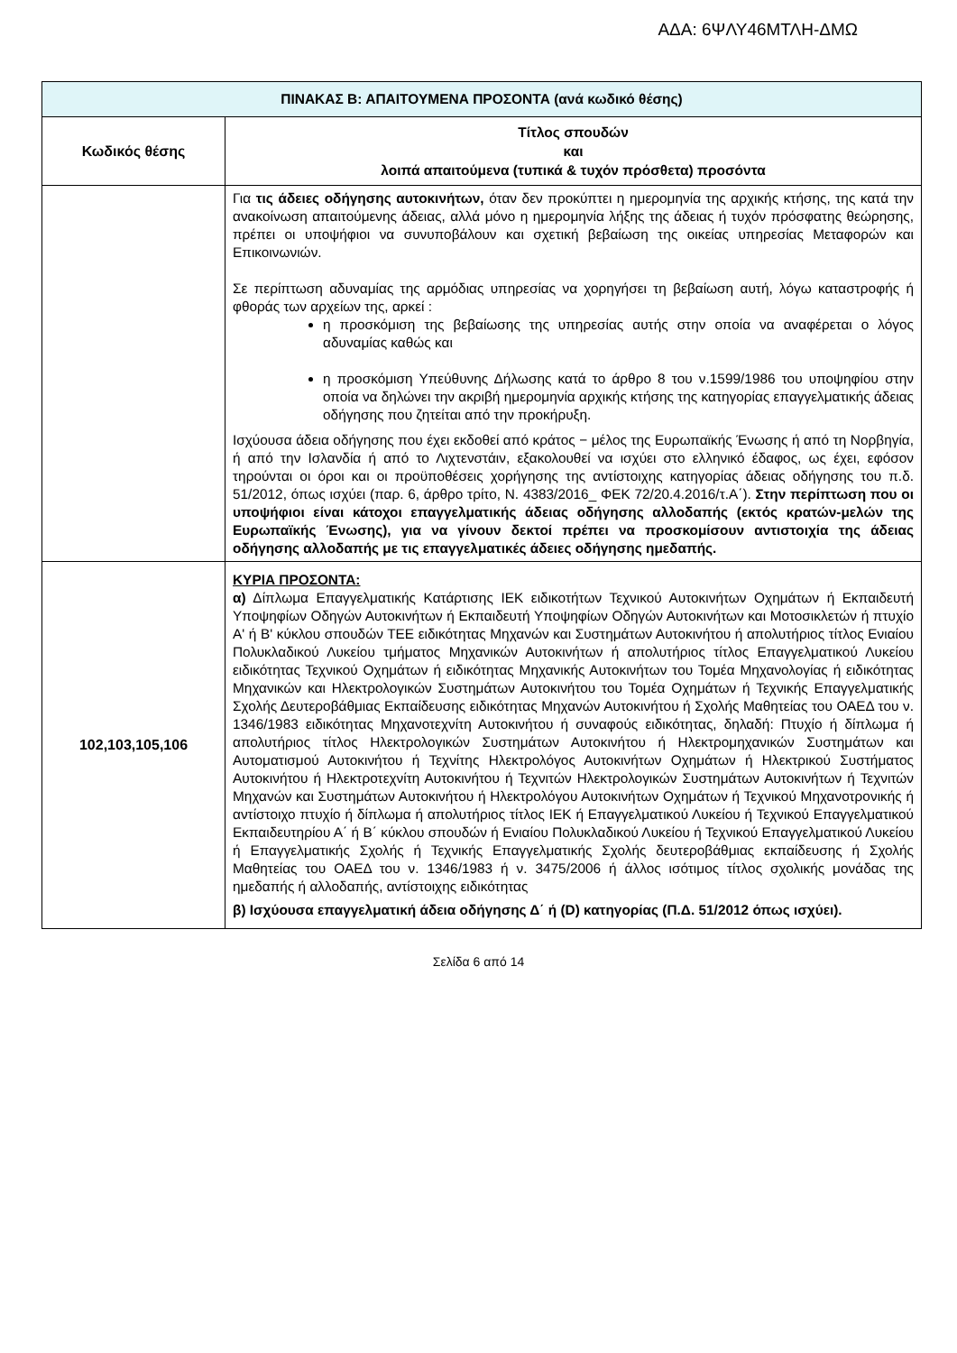ΑΔΑ: 6ΨΛΥ46ΜΤΛΗ-ΔΜΩ
| ΠΙΝΑΚΑΣ Β: ΑΠΑΙΤΟΥΜΕΝΑ ΠΡΟΣΟΝΤΑ (ανά κωδικό θέσης) | |
| --- | --- |
| Κωδικός θέσης | Τίτλος σπουδών και λοιπά απαιτούμενα (τυπικά & τυχόν πρόσθετα) προσόντα |
| | Για τις άδειες οδήγησης αυτοκινήτων, όταν δεν προκύπτει η ημερομηνία της αρχικής κτήσης, της κατά την ανακοίνωση απαιτούμενης άδειας, αλλά μόνο η ημερομηνία λήξης της άδειας ή τυχόν πρόσφατης θεώρησης, πρέπει οι υποψήφιοι να συνυποβάλουν και σχετική βεβαίωση της οικείας υπηρεσίας Μεταφορών και Επικοινωνιών. Σε περίπτωση αδυναμίας της αρμόδιας υπηρεσίας να χορηγήσει τη βεβαίωση αυτή, λόγω καταστροφής ή φθοράς των αρχείων της, αρκεί : η προσκόμιση της βεβαίωσης της υπηρεσίας αυτής στην οποία να αναφέρεται ο λόγος αδυναμίας καθώς και η προσκόμιση Υπεύθυνης Δήλωσης κατά το άρθρο 8 του ν.1599/1986 του υποψηφίου στην οποία να δηλώνει την ακριβή ημερομηνία αρχικής κτήσης της κατηγορίας επαγγελματικής άδειας οδήγησης που ζητείται από την προκήρυξη. Ισχύουσα άδεια οδήγησης που έχει εκδοθεί από κράτος − μέλος της Ευρωπαϊκής Ένωσης ή από τη Νορβηγία, ή από την Ισλανδία ή από το Λιχτενστάιν, εξακολουθεί να ισχύει στο ελληνικό έδαφος, ως έχει, εφόσον τηρούνται οι όροι και οι προϋποθέσεις χορήγησης της αντίστοιχης κατηγορίας άδειας οδήγησης του π.δ. 51/2012, όπως ισχύει (παρ. 6, άρθρο τρίτο, Ν. 4383/2016_ ΦΕΚ 72/20.4.2016/τ.Α΄). Στην περίπτωση που οι υποψήφιοι είναι κάτοχοι επαγγελματικής άδειας οδήγησης αλλοδαπής (εκτός κρατών-μελών της Ευρωπαϊκής Ένωσης), για να γίνουν δεκτοί πρέπει να προσκομίσουν αντιστοιχία της άδειας οδήγησης αλλοδαπής με τις επαγγελματικές άδειες οδήγησης ημεδαπής. |
| 102,103,105,106 | ΚΥΡΙΑ ΠΡΟΣΟΝΤΑ: α) Δίπλωμα Επαγγελματικής Κατάρτισης ΙΕΚ ειδικοτήτων Τεχνικού Αυτοκινήτων Οχημάτων ή Εκπαιδευτή Υποψηφίων Οδηγών Αυτοκινήτων ή Εκπαιδευτή Υποψηφίων Οδηγών Αυτοκινήτων και Μοτοσικλετών ή πτυχίο Α' ή Β' κύκλου σπουδών ΤΕΕ ειδικότητας Μηχανών και Συστημάτων Αυτοκινήτου ή απολυτήριος τίτλος Ενιαίου Πολυκλαδικού Λυκείου τμήματος Μηχανικών Αυτοκινήτων ή απολυτήριος τίτλος Επαγγελματικού Λυκείου ειδικότητας Τεχνικού Οχημάτων ή ειδικότητας Μηχανικής Αυτοκινήτων του Τομέα Μηχανολογίας ή ειδικότητας Μηχανικών και Ηλεκτρολογικών Συστημάτων Αυτοκινήτου του Τομέα Οχημάτων ή Τεχνικής Επαγγελματικής Σχολής Δευτεροβάθμιας Εκπαίδευσης ειδικότητας Μηχανών Αυτοκινήτου ή Σχολής Μαθητείας του ΟΑΕΔ του ν. 1346/1983 ειδικότητας Μηχανοτεχνίτη Αυτοκινήτου ή συναφούς ειδικότητας, δηλαδή: Πτυχίο ή δίπλωμα ή απολυτήριος τίτλος Ηλεκτρολογικών Συστημάτων Αυτοκινήτου ή Ηλεκτρομηχανικών Συστημάτων και Αυτοματισμού Αυτοκινήτου ή Τεχνίτης Ηλεκτρολόγος Αυτοκινήτων Οχημάτων ή Ηλεκτρικού Συστήματος Αυτοκινήτου ή Ηλεκτροτεχνίτη Αυτοκινήτου ή Τεχνιτών Ηλεκτρολογικών Συστημάτων Αυτοκινήτων ή Τεχνιτών Μηχανών και Συστημάτων Αυτοκινήτου ή Ηλεκτρολόγου Αυτοκινήτων Οχημάτων ή Τεχνικού Μηχανοτρονικής ή αντίστοιχο πτυχίο ή δίπλωμα ή απολυτήριος τίτλος ΙΕΚ ή Επαγγελματικού Λυκείου ή Τεχνικού Επαγγελματικού Εκπαιδευτηρίου Α΄ ή Β΄ κύκλου σπουδών ή Ενιαίου Πολυκλαδικού Λυκείου ή Τεχνικού Επαγγελματικού Λυκείου ή Επαγγελματικής Σχολής ή Τεχνικής Επαγγελματικής Σχολής δευτεροβάθμιας εκπαίδευσης ή Σχολής Μαθητείας του ΟΑΕΔ του ν. 1346/1983 ή ν. 3475/2006 ή άλλος ισότιμος τίτλος σχολικής μονάδας της ημεδαπής ή αλλοδαπής, αντίστοιχης ειδικότητας β) Ισχύουσα επαγγελματική άδεια οδήγησης Δ΄ ή (D) κατηγορίας (Π.Δ. 51/2012 όπως ισχύει). |
Σελίδα 6 από 14